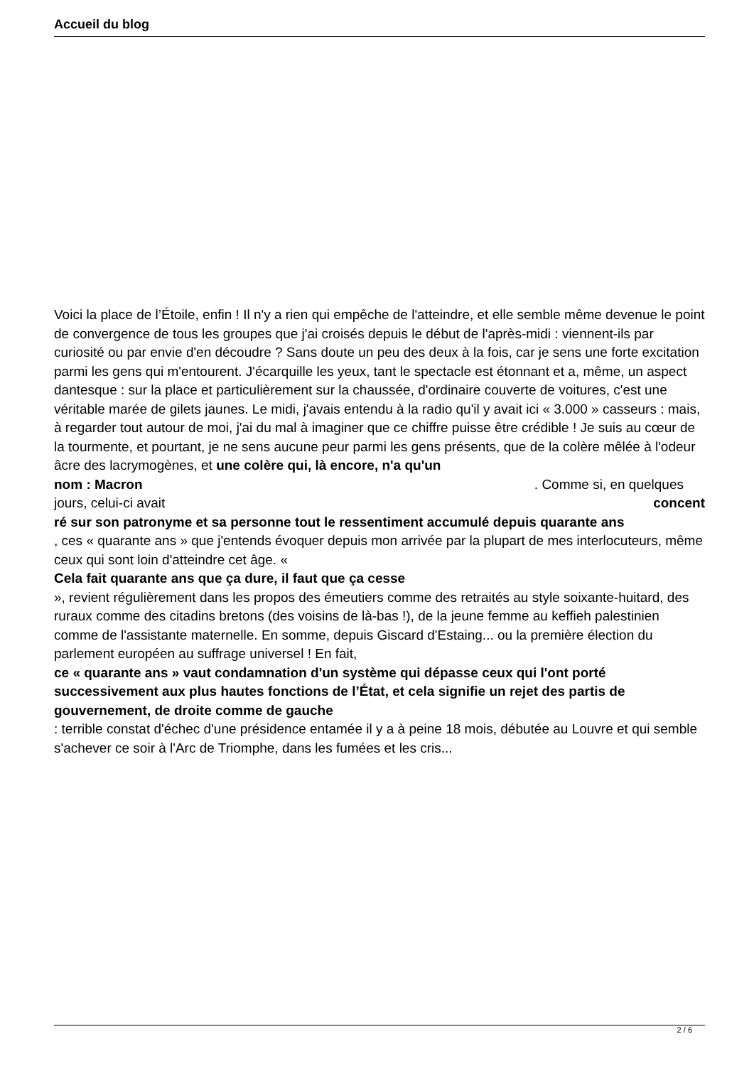Accueil du blog
Voici la place de l’Étoile, enfin ! Il n'y a rien qui empêche de l'atteindre, et elle semble même devenue le point de convergence de tous les groupes que j'ai croisés depuis le début de l'après-midi : viennent-ils par curiosité ou par envie d'en découdre ? Sans doute un peu des deux à la fois, car je sens une forte excitation parmi les gens qui m'entourent. J'écarquille les yeux, tant le spectacle est étonnant et a, même, un aspect dantesque : sur la place et particulièrement sur la chaussée, d'ordinaire couverte de voitures, c'est une véritable marée de gilets jaunes. Le midi, j'avais entendu à la radio qu'il y avait ici « 3.000 » casseurs : mais, à regarder tout autour de moi, j'ai du mal à imaginer que ce chiffre puisse être crédible ! Je suis au cœur de la tourmente, et pourtant, je ne sens aucune peur parmi les gens présents, que de la colère mêlée à l'odeur âcre des lacrymogènes, et une colère qui, là encore, n'a qu'un
nom : Macron. Comme si, en quelques
jours, celui-ci avait concent
ré sur son patronyme et sa personne tout le ressentiment accumulé depuis quarante ans
, ces « quarante ans » que j'entends évoquer depuis mon arrivée par la plupart de mes interlocuteurs, même ceux qui sont loin d'atteindre cet âge. «
Cela fait quarante ans que ça dure, il faut que ça cesse
», revient régulièrement dans les propos des émeutiers comme des retraités au style soixante-huitard, des ruraux comme des citadins bretons (des voisins de là-bas !), de la jeune femme au keffieh palestinien comme de l'assistante maternelle. En somme, depuis Giscard d'Estaing... ou la première élection du parlement européen au suffrage universel ! En fait,
ce « quarante ans » vaut condamnation d'un système qui dépasse ceux qui l'ont porté successivement aux plus hautes fonctions de l’État, et cela signifie un rejet des partis de gouvernement, de droite comme de gauche
: terrible constat d'échec d'une présidence entamée il y a à peine 18 mois, débutée au Louvre et qui semble s'achever ce soir à l'Arc de Triomphe, dans les fumées et les cris...
2 / 6